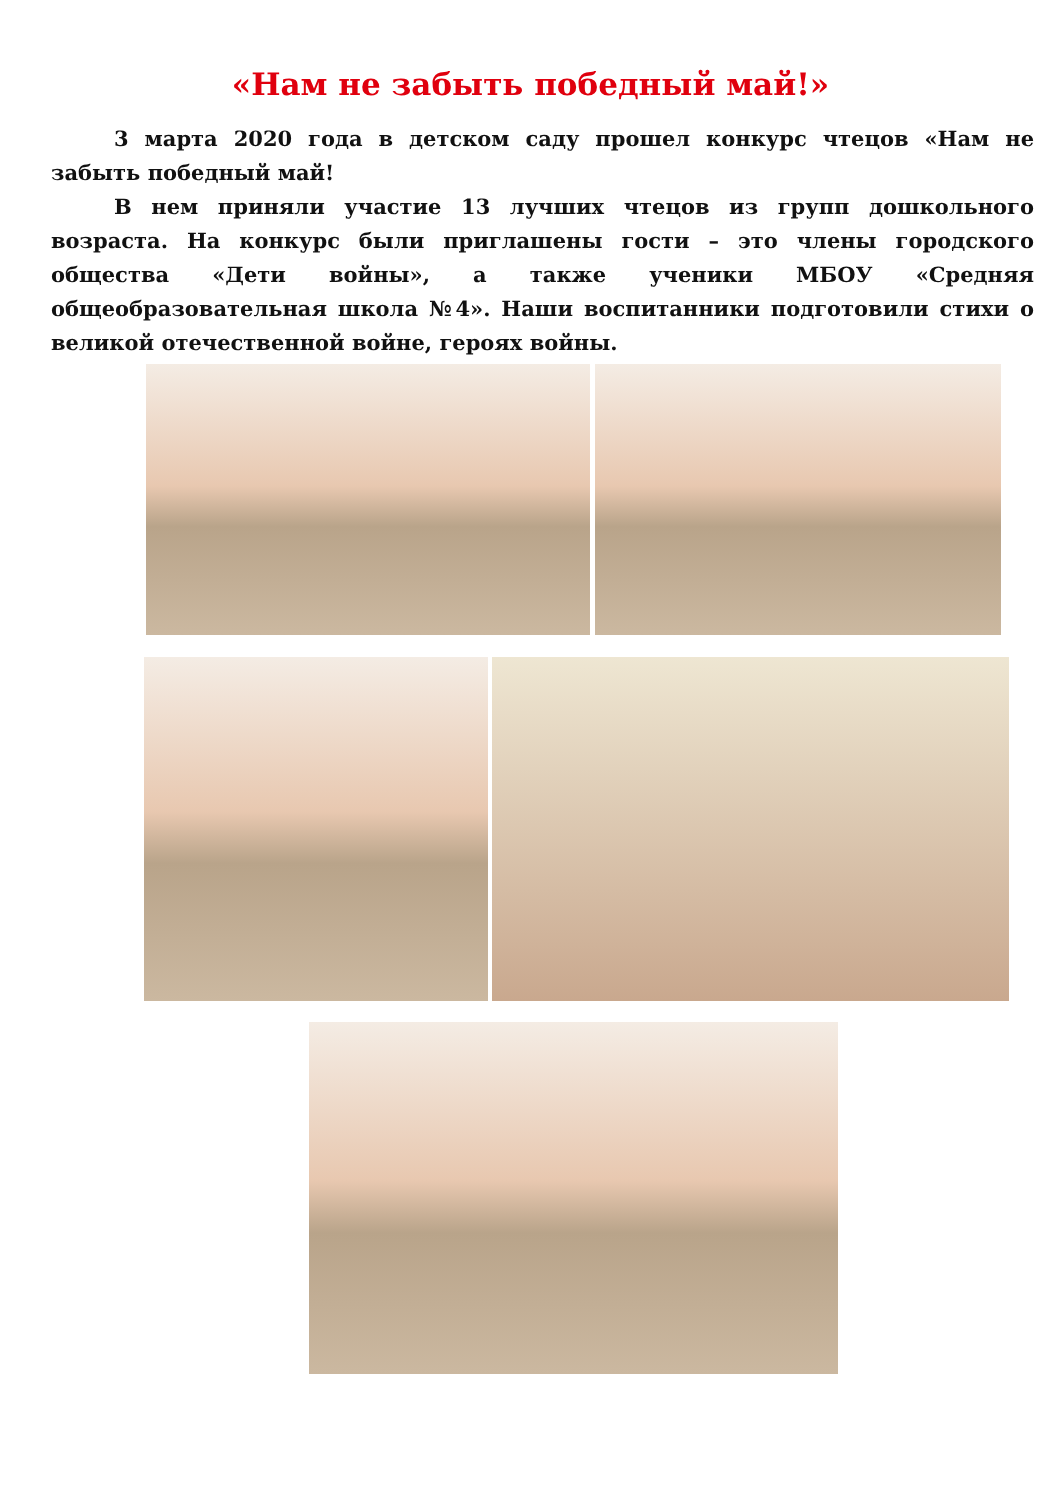«Нам не забыть победный май!»
3 марта 2020 года в детском саду прошел конкурс чтецов «Нам не забыть победный май!
В нем приняли участие 13 лучших чтецов из групп дошкольного возраста. На конкурс были приглашены гости – это члены городского общества «Дети войны», а также ученики МБОУ «Средняя общеобразовательная школа №4». Наши воспитанники подготовили стихи о великой отечественной войне, героях войны.